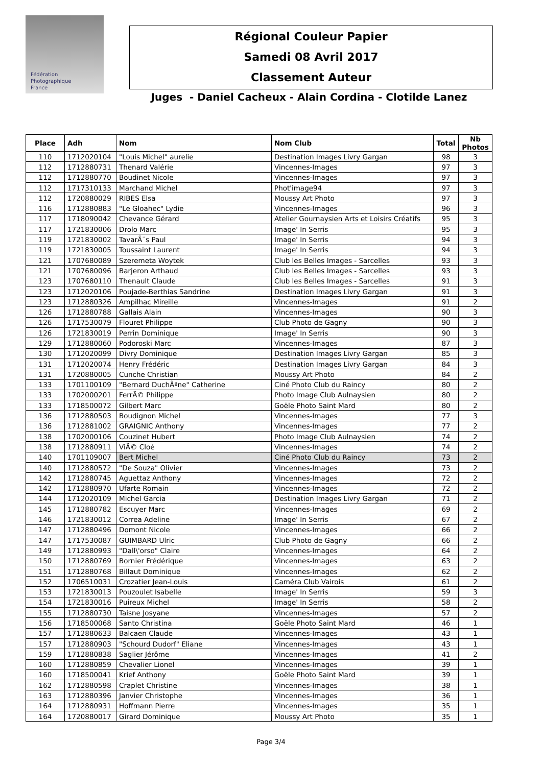Fédération
Photographique
France
Régional Couleur Papier
Samedi 08 Avril 2017
Classement Auteur
Juges - Daniel Cacheux - Alain Cordina - Clotilde Lanez
| Place | Adh | Nom | Nom Club | Total | Nb Photos |
| --- | --- | --- | --- | --- | --- |
| 110 | 1712020104 | "Louis Michel" aurelie | Destination Images Livry Gargan | 98 | 3 |
| 112 | 1712880731 | Thenard Valérie | Vincennes-Images | 97 | 3 |
| 112 | 1712880770 | Boudinet Nicole | Vincennes-Images | 97 | 3 |
| 112 | 1717310133 | Marchand Michel | Phot'image94 | 97 | 3 |
| 112 | 1720880029 | RIBES Elsa | Moussy Art Photo | 97 | 3 |
| 116 | 1712880883 | "Le Gloahec" Lydie | Vincennes-Images | 96 | 3 |
| 117 | 1718090042 | Chevance Gérard | Atelier Gournaysien Arts et Loisirs Créatifs | 95 | 3 |
| 117 | 1721830006 | Drolo Marc | Image' In Serris | 95 | 3 |
| 119 | 1721830002 | TavarÃ¨s Paul | Image' In Serris | 94 | 3 |
| 119 | 1721830005 | Toussaint Laurent | Image' In Serris | 94 | 3 |
| 121 | 1707680089 | Szeremeta Woytek | Club les Belles Images - Sarcelles | 93 | 3 |
| 121 | 1707680096 | Barjeron Arthaud | Club les Belles Images - Sarcelles | 93 | 3 |
| 123 | 1707680110 | Thenault Claude | Club les Belles Images - Sarcelles | 91 | 3 |
| 123 | 1712020106 | Poujade-Berthias Sandrine | Destination Images Livry Gargan | 91 | 3 |
| 123 | 1712880326 | Ampilhac Mireille | Vincennes-Images | 91 | 2 |
| 126 | 1712880788 | Gallais Alain | Vincennes-Images | 90 | 3 |
| 126 | 1717530079 | Flouret Philippe | Club Photo de Gagny | 90 | 3 |
| 126 | 1721830019 | Perrin Dominique | Image' In Serris | 90 | 3 |
| 129 | 1712880060 | Podoroski Marc | Vincennes-Images | 87 | 3 |
| 130 | 1712020099 | Divry Dominique | Destination Images Livry Gargan | 85 | 3 |
| 131 | 1712020074 | Henry Frédéric | Destination Images Livry Gargan | 84 | 3 |
| 131 | 1720880005 | Cunche Christian | Moussy Art Photo | 84 | 2 |
| 133 | 1701100109 | "Bernard DuchÃªne" Catherine | Ciné Photo Club du Raincy | 80 | 2 |
| 133 | 1702000201 | FerrÃ© Philippe | Photo Image Club Aulnaysien | 80 | 2 |
| 133 | 1718500072 | Gilbert Marc | Goële Photo Saint Mard | 80 | 2 |
| 136 | 1712880503 | Boudignon Michel | Vincennes-Images | 77 | 3 |
| 136 | 1712881002 | GRAIGNIC Anthony | Vincennes-Images | 77 | 2 |
| 138 | 1702000106 | Couzinet Hubert | Photo Image Club Aulnaysien | 74 | 2 |
| 138 | 1712880911 | ViÃ© Cloé | Vincennes-Images | 74 | 2 |
| 140 | 1701109007 | Bert Michel | Ciné Photo Club du Raincy | 73 | 2 |
| 140 | 1712880572 | "De Souza" Olivier | Vincennes-Images | 73 | 2 |
| 142 | 1712880745 | Aguettaz Anthony | Vincennes-Images | 72 | 2 |
| 142 | 1712880970 | Ufarte Romain | Vincennes-Images | 72 | 2 |
| 144 | 1712020109 | Michel Garcia | Destination Images Livry Gargan | 71 | 2 |
| 145 | 1712880782 | Escuyer Marc | Vincennes-Images | 69 | 2 |
| 146 | 1721830012 | Correa Adeline | Image' In Serris | 67 | 2 |
| 147 | 1712880496 | Domont Nicole | Vincennes-Images | 66 | 2 |
| 147 | 1717530087 | GUIMBARD Ulric | Club Photo de Gagny | 66 | 2 |
| 149 | 1712880993 | "Dall\'orso" Claire | Vincennes-Images | 64 | 2 |
| 150 | 1712880769 | Bornier Frédérique | Vincennes-Images | 63 | 2 |
| 151 | 1712880768 | Billaut Dominique | Vincennes-Images | 62 | 2 |
| 152 | 1706510031 | Crozatier Jean-Louis | Caméra Club Vairois | 61 | 2 |
| 153 | 1721830013 | Pouzoulet Isabelle | Image' In Serris | 59 | 3 |
| 154 | 1721830016 | Puireux Michel | Image' In Serris | 58 | 2 |
| 155 | 1712880730 | Taisne Josyane | Vincennes-Images | 57 | 2 |
| 156 | 1718500068 | Santo Christina | Goële Photo Saint Mard | 46 | 1 |
| 157 | 1712880633 | Balcaen Claude | Vincennes-Images | 43 | 1 |
| 157 | 1712880903 | "Schourd Dudorf" Eliane | Vincennes-Images | 43 | 1 |
| 159 | 1712880838 | Saglier Jérôme | Vincennes-Images | 41 | 2 |
| 160 | 1712880859 | Chevalier Lionel | Vincennes-Images | 39 | 1 |
| 160 | 1718500041 | Krief Anthony | Goële Photo Saint Mard | 39 | 1 |
| 162 | 1712880598 | Craplet Christine | Vincennes-Images | 38 | 1 |
| 163 | 1712880396 | Janvier Christophe | Vincennes-Images | 36 | 1 |
| 164 | 1712880931 | Hoffmann Pierre | Vincennes-Images | 35 | 1 |
| 164 | 1720880017 | Girard Dominique | Moussy Art Photo | 35 | 1 |
Page 3/4